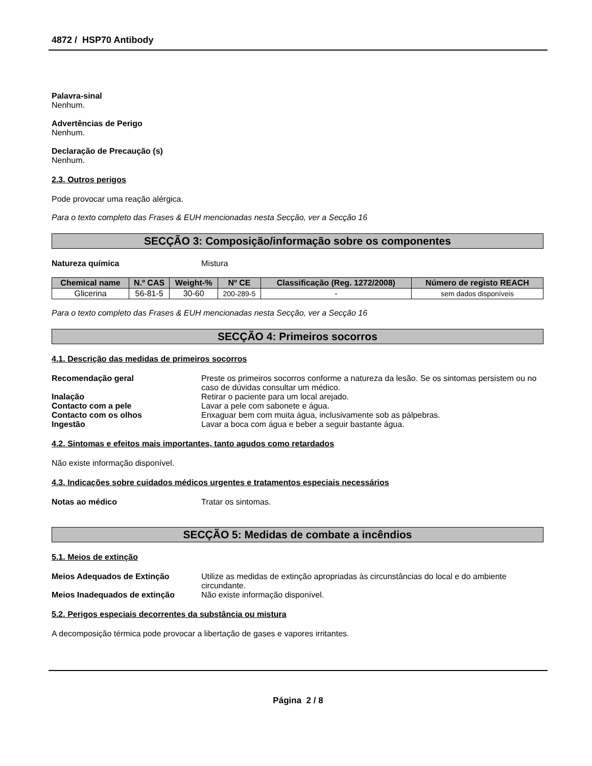4872 / HSP70 Antibody
Palavra-sinal
Nenhum.
Advertências de Perigo
Nenhum.
Declaração de Precaução (s)
Nenhum.
2.3. Outros perigos
Pode provocar uma reação alérgica.
Para o texto completo das Frases & EUH mencionadas nesta Secção, ver a Secção 16
SECÇÃO 3: Composição/informação sobre os componentes
Natureza química Mistura
| Chemical name | N.º CAS | Weight-% | Nº CE | Classificação (Reg. 1272/2008) | Número de registo REACH |
| --- | --- | --- | --- | --- | --- |
| Glicerina | 56-81-5 | 30-60 | 200-289-5 | - | sem dados disponíveis |
Para o texto completo das Frases & EUH mencionadas nesta Secção, ver a Secção 16
SECÇÃO 4: Primeiros socorros
4.1. Descrição das medidas de primeiros socorros
Recomendação geral Preste os primeiros socorros conforme a natureza da lesão. Se os sintomas persistem ou no caso de dúvidas consultar um médico.
Inalação Retirar o paciente para um local arejado.
Contacto com a pele Lavar a pele com sabonete e água.
Contacto com os olhos Enxaguar bem com muita água, inclusivamente sob as pálpebras.
Ingestão Lavar a boca com água e beber a seguir bastante água.
4.2. Sintomas e efeitos mais importantes, tanto agudos como retardados
Não existe informação disponível.
4.3. Indicações sobre cuidados médicos urgentes e tratamentos especiais necessários
Notas ao médico Tratar os sintomas.
SECÇÃO 5: Medidas de combate a incêndios
5.1. Meios de extinção
Meios Adequados de Extinção Utilize as medidas de extinção apropriadas às circunstâncias do local e do ambiente circundante.
Meios Inadequados de extinção Não existe informação disponível.
5.2. Perigos especiais decorrentes da substância ou mistura
A decomposição térmica pode provocar a libertação de gases e vapores irritantes.
Página 2 / 8